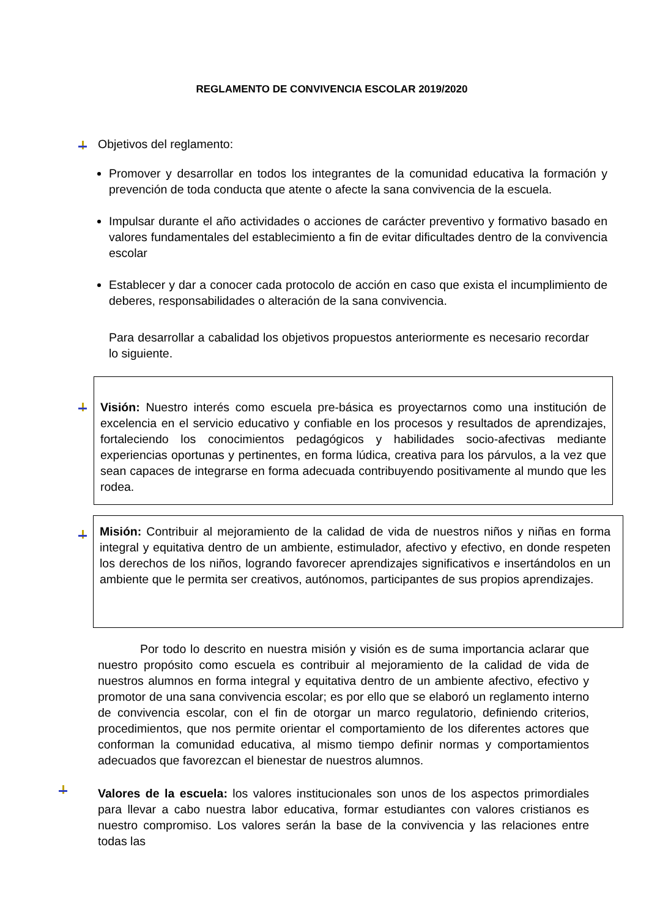REGLAMENTO DE CONVIVENCIA ESCOLAR 2019/2020
Objetivos del reglamento:
Promover y desarrollar en todos los integrantes de la comunidad educativa la formación y prevención de toda conducta que atente o afecte la sana convivencia de la escuela.
Impulsar durante el año actividades o acciones de carácter preventivo y formativo basado en valores fundamentales del establecimiento a fin de evitar dificultades dentro de la convivencia escolar
Establecer y dar a conocer cada protocolo de acción en caso que exista el incumplimiento de deberes, responsabilidades o alteración de la sana convivencia.
Para desarrollar a cabalidad los objetivos propuestos anteriormente es necesario recordar lo siguiente.
Visión: Nuestro interés como escuela pre-básica es proyectarnos como una institución de excelencia en el servicio educativo y confiable en los procesos y resultados de aprendizajes, fortaleciendo los conocimientos pedagógicos y habilidades socio-afectivas mediante experiencias oportunas y pertinentes, en forma lúdica, creativa para los párvulos, a la vez que sean capaces de integrarse en forma adecuada contribuyendo positivamente al mundo que les rodea.
Misión: Contribuir al mejoramiento de la calidad de vida de nuestros niños y niñas en forma integral y equitativa dentro de un ambiente, estimulador, afectivo y efectivo, en donde respeten los derechos de los niños, logrando favorecer aprendizajes significativos e insertándolos en un ambiente que le permita ser creativos, autónomos, participantes de sus propios aprendizajes.
Por todo lo descrito en nuestra misión y visión es de suma importancia aclarar que nuestro propósito como escuela es contribuir al mejoramiento de la calidad de vida de nuestros alumnos en forma integral y equitativa dentro de un ambiente afectivo, efectivo y promotor de una sana convivencia escolar; es por ello que se elaboró un reglamento interno de convivencia escolar, con el fin de otorgar un marco regulatorio, definiendo criterios, procedimientos, que nos permite orientar el comportamiento de los diferentes actores que conforman la comunidad educativa, al mismo tiempo definir normas y comportamientos adecuados que favorezcan el bienestar de nuestros alumnos.
Valores de la escuela: los valores institucionales son unos de los aspectos primordiales para llevar a cabo nuestra labor educativa, formar estudiantes con valores cristianos es nuestro compromiso. Los valores serán la base de la convivencia y las relaciones entre todas las